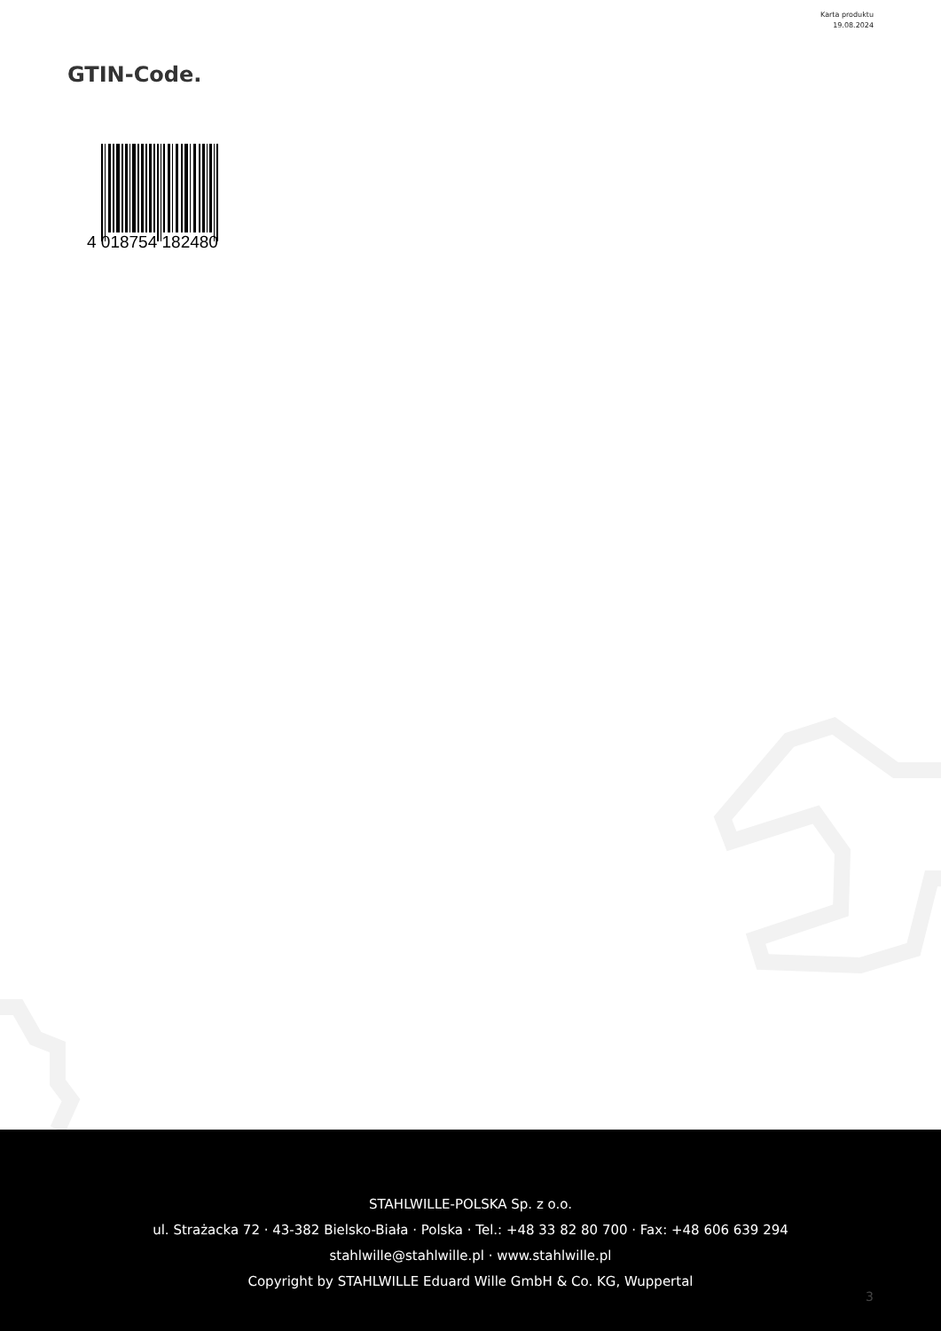Karta produktu
19.08.2024
GTIN-Code.
4 018754 182480
STAHLWILLE-POLSKA Sp. z o.o.
ul. Strażacka 72 · 43-382 Bielsko-Biała · Polska · Tel.: +48 33 82 80 700 · Fax: +48 606 639 294
stahlwille@stahlwille.pl · www.stahlwille.pl
Copyright by STAHLWILLE Eduard Wille GmbH & Co. KG, Wuppertal
3